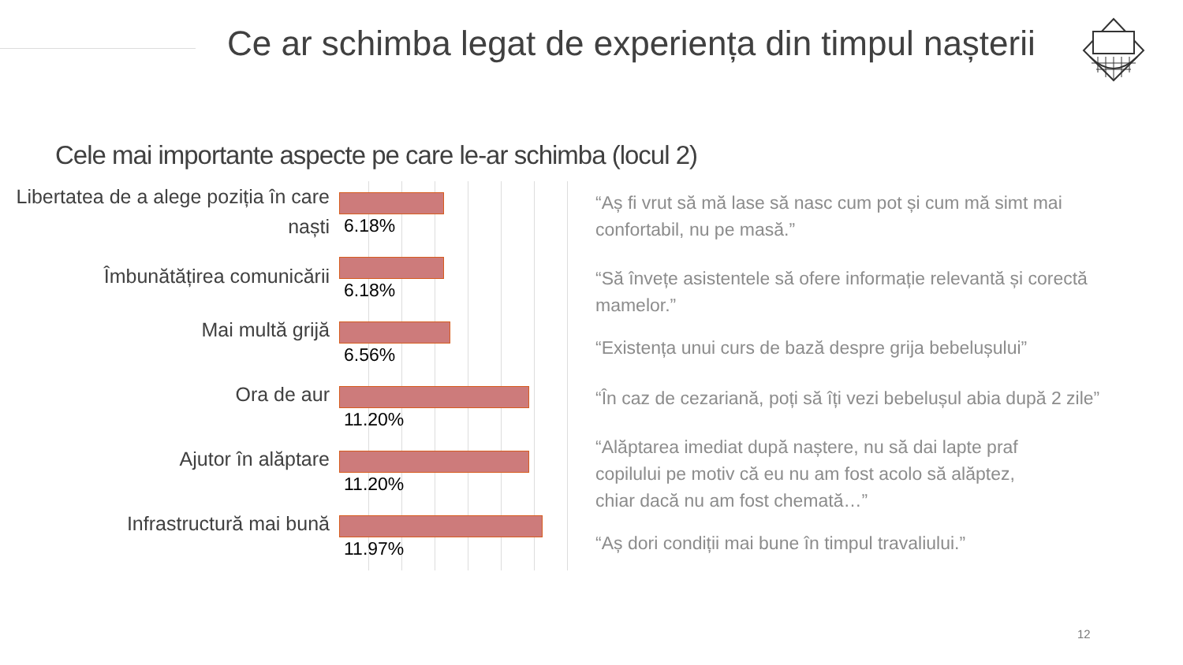Ce ar schimba legat de experiența din timpul nașterii
Cele mai importante aspecte pe care le-ar schimba (locul 2)
Libertatea de a alege poziția în care naști
6.18%
Îmbunătățirea comunicării
6.18%
Mai multă grijă
6.56%
Ora de aur
11.20%
Ajutor în alăptare
11.20%
Infrastructură mai bună
11.97%
“Aș fi vrut să mă lase să nasc cum pot și cum mă simt mai confortabil, nu pe masă.”
“Să învețe asistentele să ofere informație relevantă și corectă mamelor.”
“Existența unui curs de bază despre grija bebelușului”
“În caz de cezariană, poți să îți vezi bebelușul abia după 2 zile”
“Alăptarea imediat după naștere, nu să dai lapte praf copilului pe motiv că eu nu am fost acolo să alăptez, chiar dacă nu am fost chemată…”
“Aș dori condiții mai bune în timpul travaliului.”
12